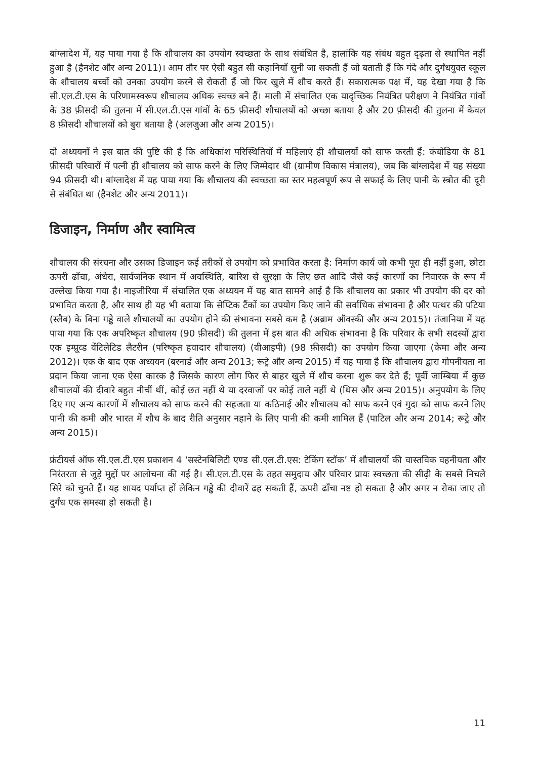बांग्लादेश में, यह पाया गया है कि शौचालय का उपयोग स्वच्छता के साथ संबंधित है, हालांकि यह संबंध बहुत दृढ़ता से स्थापित नहीं हुआ है (हैनशेट और अन्य 2011)। आम तौर पर ऐसी बहुत सी कहानियाँ सुनी जा सकती हैं जो बताती हैं कि गंदे और दुर्गंधयुक्त स्कूल के शौचालय बच्चों को उनका उपयोग करने से रोकती हैं जो फिर खुले में शौच करते हैं। सकारात्मक पक्ष में, यह देखा गया है कि सी.एल.टी.एस के परिणामस्वरूप शौचालय अधिक स्वच्छ बने हैं। माली में संचालित एक यादृच्छिक नियंत्रित परीक्षण ने नियंत्रित गांवों के 38 फ़ीसदी की तुलना में सी.एल.टी.एस गांवों के 65 फ़ीसदी शौचालयों को अच्छा बताया है और 20 फ़ीसदी की तुलना में केवल 8 फ़ीसदी शौचालयों को बुरा बताया है (अलजुआ और अन्य 2015)।
दो अध्ययनों ने इस बात की पुष्टि की है कि अधिकांश परिस्थितियों में महिलाएं ही शौचालयों को साफ करती हैं: कंबोडिया के 81 फ़ीसदी परिवारों में पत्नी ही शौचालय को साफ करने के लिए जिम्मेदार थी (ग्रामीण विकास मंत्रालय), जब कि बांग्लादेश में यह संख्या 94 फ़ीसदी थी। बांग्लादेश में यह पाया गया कि शौचालय की स्वच्छता का स्तर महत्वपूर्ण रूप से सफाई के लिए पानी के स्त्रोत की दूरी से संबंधित था (हैनशेट और अन्य 2011)।
डिजाइन, निर्माण और स्वामित्व
शौचालय की संरचना और उसका डिजाइन कई तरीकों से उपयोग को प्रभावित करता है: निर्माण कार्य जो कभी पूरा ही नहीं हुआ, छोटा ऊपरी ढाँचा, अंधेरा, सार्वजनिक स्थान में अवस्थिति, बारिश से सुरक्षा के लिए छत आदि जैसे कई कारणों का निवारक के रूप में उल्लेख किया गया है। नाइजीरिया में संचालित एक अध्ययन में यह बात सामने आई है कि शौचालय का प्रकार भी उपयोग की दर को प्रभावित करता है, और साथ ही यह भी बताया कि सेप्टिक टैंकों का उपयोग किए जाने की सर्वाधिक संभावना है और पत्थर की पटिया (स्लैब) के बिना गड्ढे वाले शौचालयों का उपयोग होने की संभावना सबसे कम है (अब्राम ऑवस्की और अन्य 2015)। तंजानिया में यह पाया गया कि एक अपरिष्कृत शौचालय (90 फ़ीसदी) की तुलना में इस बात की अधिक संभावना है कि परिवार के सभी सदस्यों द्वारा एक इम्प्रूव्ड वेंटिलेटिड लैटरीन (परिष्कृत हवादार शौचालय) (वीआइपी) (98 फ़ीसदी) का उपयोग किया जाएगा (केमा और अन्य 2012)। एक के बाद एक अध्ययन (बरनार्ड और अन्य 2013; रूट्रे और अन्य 2015) में यह पाया है कि शौचालय द्वारा गोपनीयता ना प्रदान किया जाना एक ऐसा कारक है जिसके कारण लोग फिर से बाहर खुले में शौच करना शुरू कर देते हैं; पूर्वी जाम्बिया में कुछ शौचालयों की दीवारे बहुत नीचीं थीं, कोई छत नहीं थे या दरवाजों पर कोई ताले नहीं थे (थिस और अन्य 2015)। अनुपयोग के लिए दिए गए अन्य कारणों में शौचालय को साफ करने की सहजता या कठिनाई और शौचालय को साफ करने एवं गुदा को साफ करने लिए पानी की कमी और भारत में शौच के बाद रीति अनुसार नहाने के लिए पानी की कमी शामिल हैं (पाटिल और अन्य 2014; रूट्रे और अन्य 2015)।
फ्रंटीयर्स ऑफ सी.एल.टी.एस प्रकाशन 4 ‘सस्टेनबिलिटी एण्ड सी.एल.टी.एस: टेकिंग स्टॉक’ में शौचालयों की वास्तविक वहनीयता और निरंतरता से जुड़े मुद्दों पर आलोचना की गई है। सी.एल.टी.एस के तहत समुदाय और परिवार प्रायः स्वच्छता की सीढ़ी के सबसे निचले सिरे को चुनते हैं। यह शायद पर्याप्त हों लेकिन गड्ढे की दीवारें ढह सकती हैं, ऊपरी ढाँचा नष्ट हो सकता है और अगर न रोका जाए तो दुर्गंध एक समस्या हो सकती है।
11